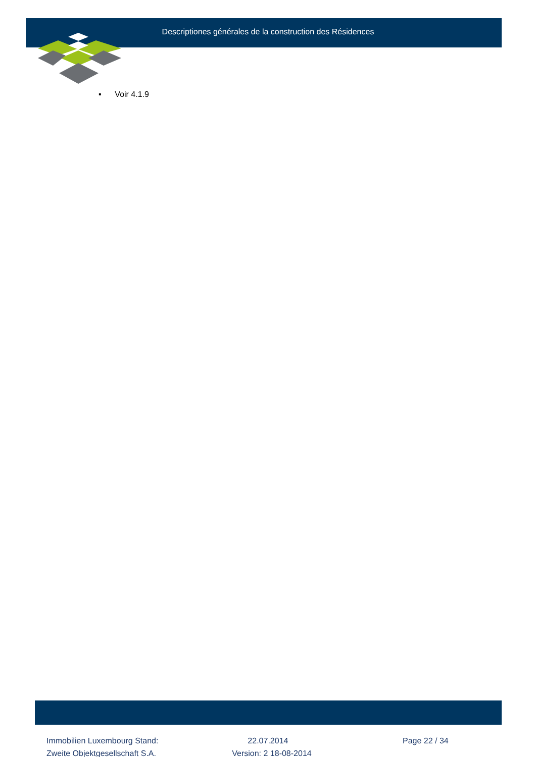Descriptiones générales de la construction des Résidences
▪ Voir 4.1.9
Immobilien Luxembourg Stand: 22.07.2014 Page 22 / 34
Zweite Objektgesellschaft S.A. Version: 2 18-08-2014